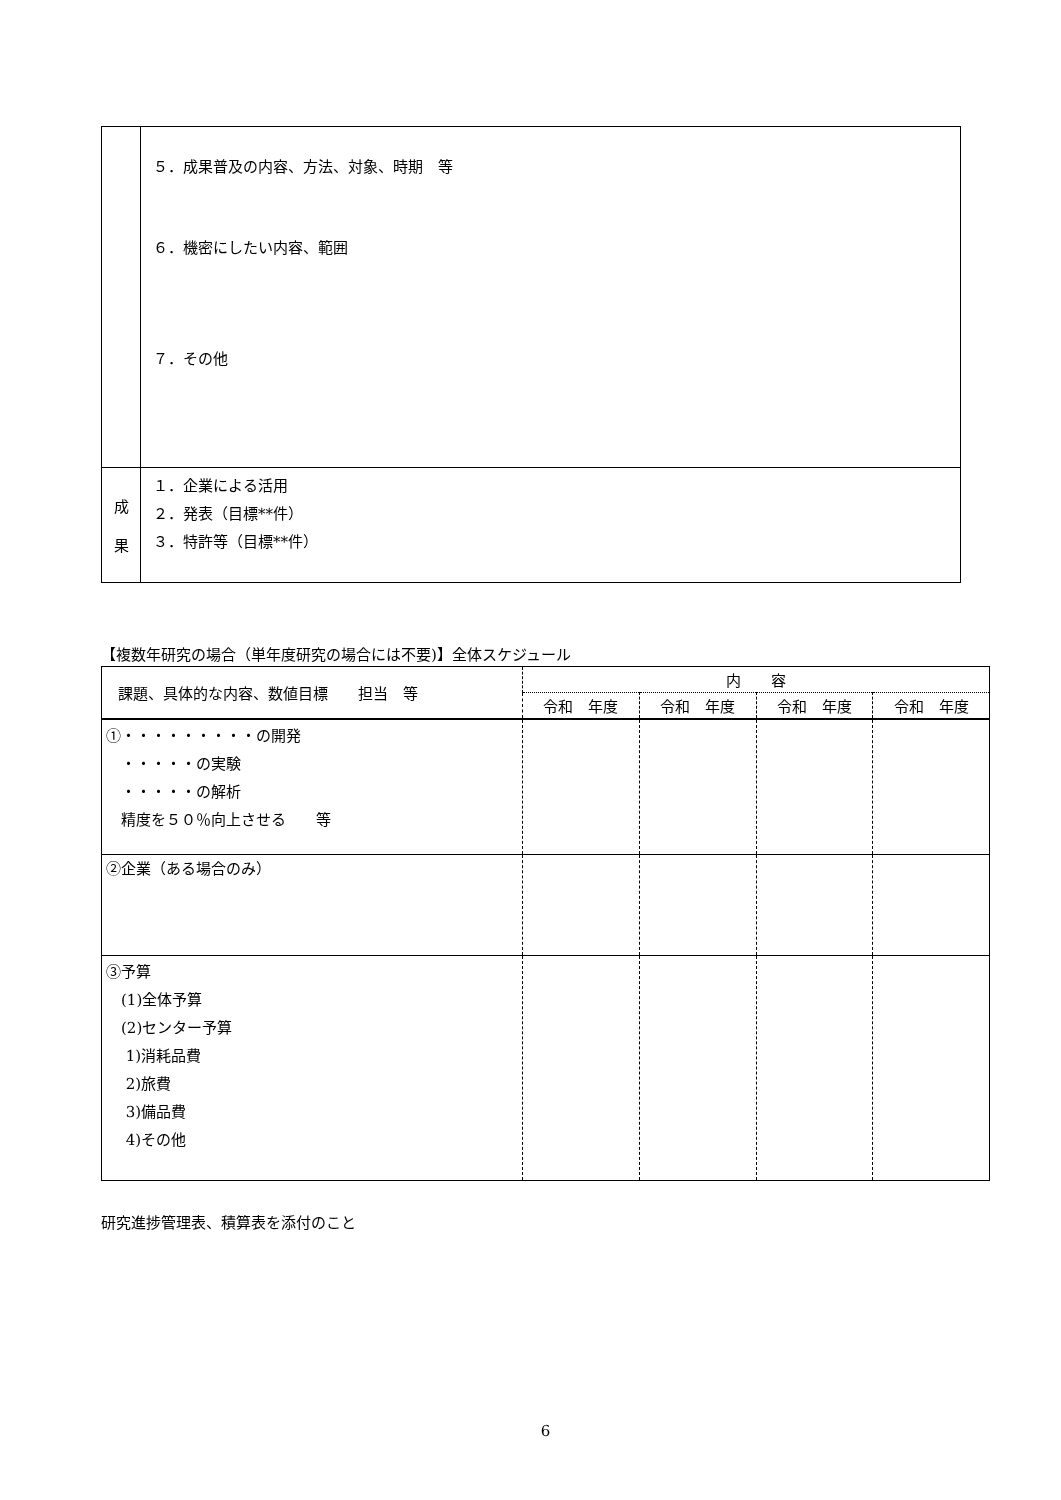| | ５．成果普及の内容、方法、対象、時期 等 ６．機密にしたい内容、範囲 ７．その他 |
| 成 果 | １．企業による活用 ２．発表（目標**件） ３．特許等（目標**件） |
【複数年研究の場合（単年度研究の場合には不要)】全体スケジュール
| 課題、具体的な内容、数値目標 担当 等 | 内 容 | | | |
| --- | --- | --- | --- | --- |
| | 令和 年度 | 令和 年度 | 令和 年度 | 令和 年度 |
| ①・・・・・・・・・の開発 ・・・・・の実験 ・・・・・の解析 精度を５０％向上させる 等 | | | | |
| ②企業（ある場合のみ） | | | | |
| ③予算 (1)全体予算 (2)センター予算 1)消耗品費 2)旅費 3)備品費 4)その他 | | | | |
研究進捗管理表、積算表を添付のこと
6